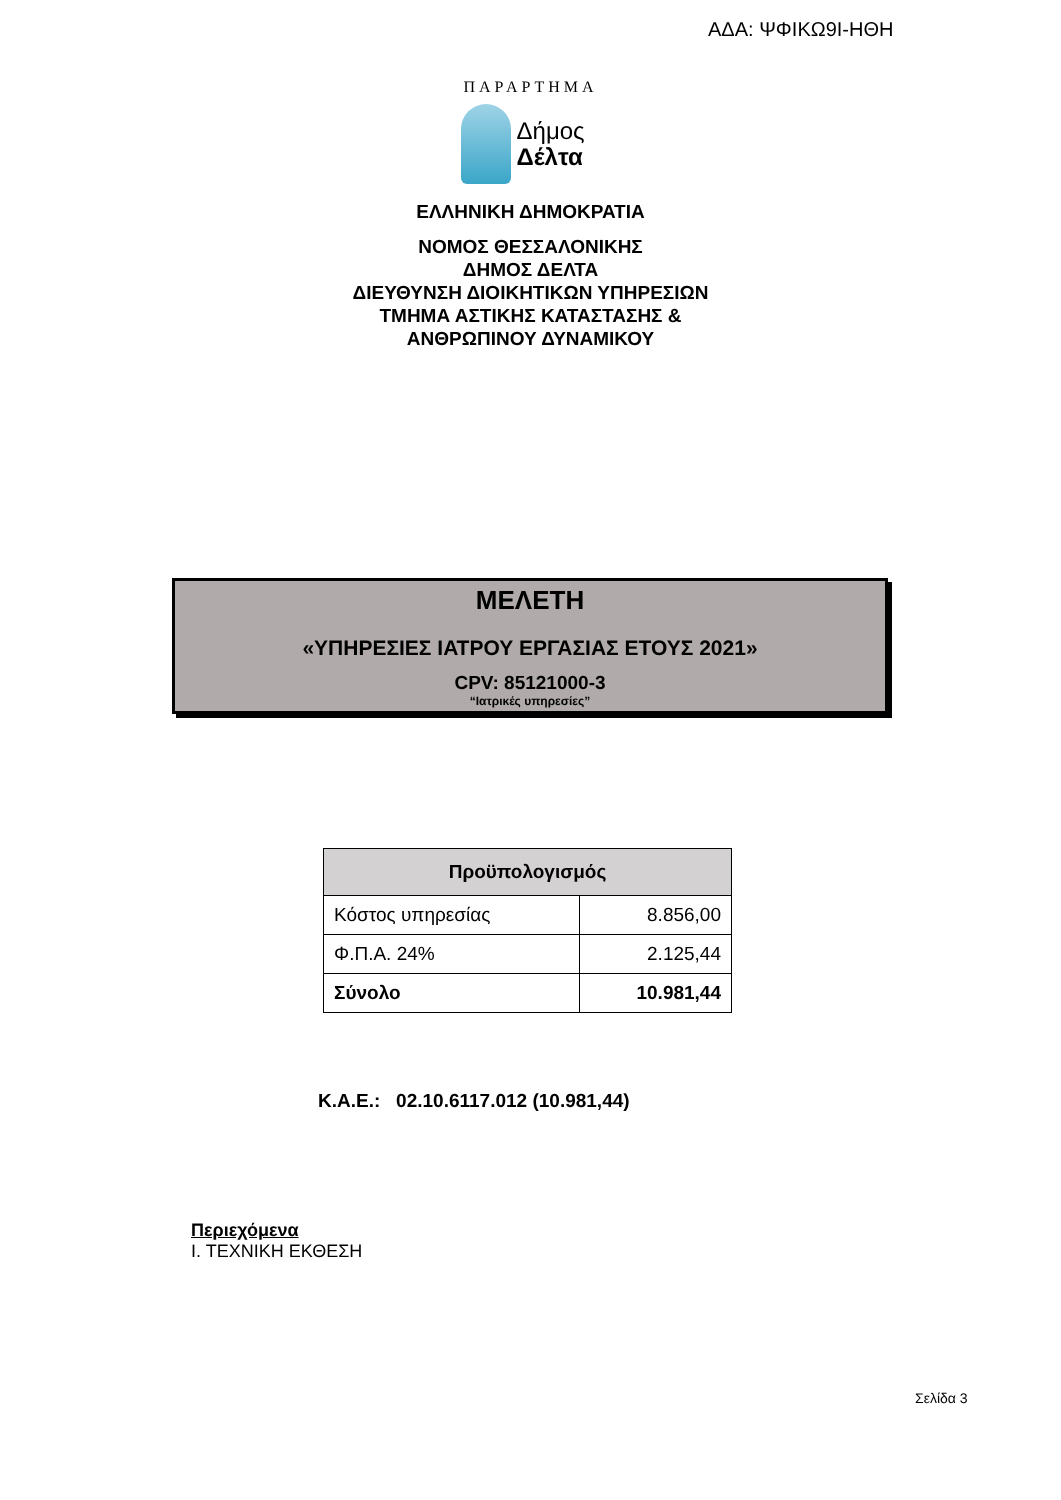ΑΔΑ: ΨΦΙΚΩ9Ι-ΗΘΗ
ΠΑΡΑΡΤΗΜΑ
Δήμος
Δέλτα
ΕΛΛΗΝΙΚΗ ΔΗΜΟΚΡΑΤΙΑ
ΝΟΜΟΣ ΘΕΣΣΑΛΟΝΙΚΗΣ
ΔΗΜΟΣ ΔΕΛΤΑ
ΔΙΕΥΘΥΝΣΗ ΔΙΟΙΚΗΤΙΚΩΝ ΥΠΗΡΕΣΙΩΝ
ΤΜΗΜΑ ΑΣΤΙΚΗΣ ΚΑΤΑΣΤΑΣΗΣ &
ΑΝΘΡΩΠΙΝΟΥ ΔΥΝΑΜΙΚΟΥ
ΜΕΛΕΤΗ
«ΥΠΗΡΕΣΙΕΣ ΙΑΤΡΟΥ ΕΡΓΑΣΙΑΣ ΕΤΟΥΣ 2021»
CPV: 85121000-3
“Ιατρικές υπηρεσίες”
| Προϋπολογισμός | |
| --- | --- |
| Κόστος υπηρεσίας | 8.856,00 |
| Φ.Π.Α. 24% | 2.125,44 |
| Σύνολο | 10.981,44 |
Κ.Α.Ε.: 02.10.6117.012 (10.981,44)
Περιεχόμενα
Ι. ΤΕΧΝΙΚΗ ΕΚΘΕΣΗ
Σελίδα 3